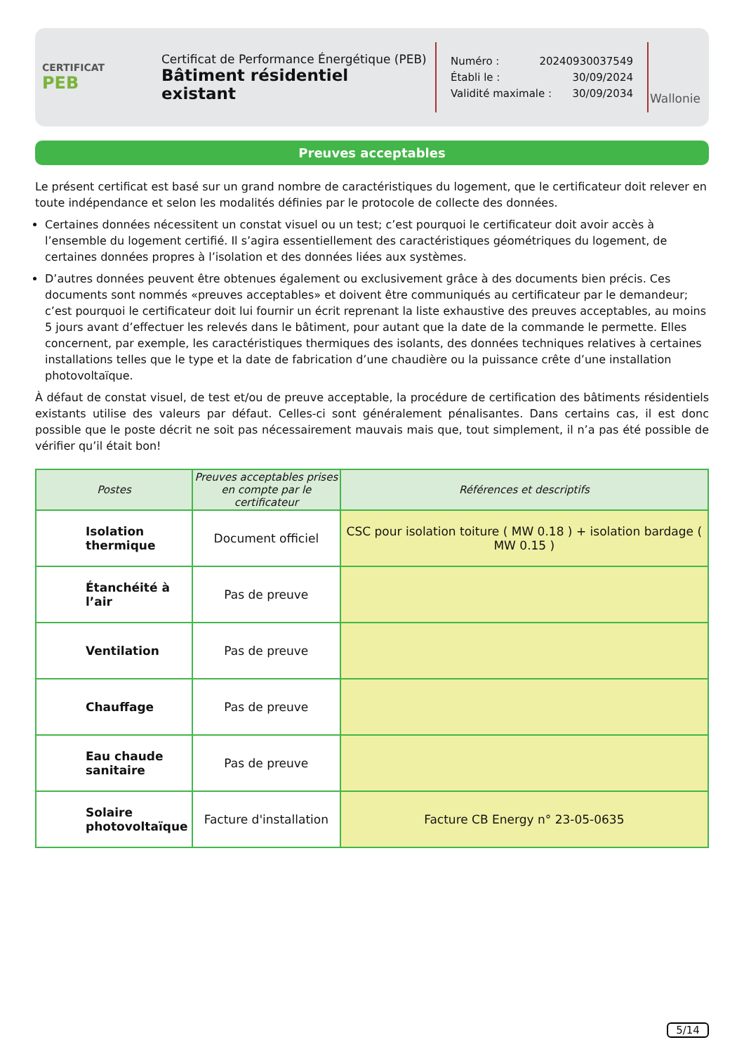CERTIFICAT
PEB
Certificat de Performance Énergétique (PEB)
Bâtiment résidentiel existant
Numéro : 20240930037549
Établi le : 30/09/2024
Validité maximale : 30/09/2034
Wallonie
Preuves acceptables
Le présent certificat est basé sur un grand nombre de caractéristiques du logement, que le certificateur doit relever en toute indépendance et selon les modalités définies par le protocole de collecte des données.
Certaines données nécessitent un constat visuel ou un test; c’est pourquoi le certificateur doit avoir accès à l’ensemble du logement certifié. Il s’agira essentiellement des caractéristiques géométriques du logement, de certaines données propres à l’isolation et des données liées aux systèmes.
D’autres données peuvent être obtenues également ou exclusivement grâce à des documents bien précis. Ces documents sont nommés «preuves acceptables» et doivent être communiqués au certificateur par le demandeur; c’est pourquoi le certificateur doit lui fournir un écrit reprenant la liste exhaustive des preuves acceptables, au moins 5 jours avant d’effectuer les relevés dans le bâtiment, pour autant que la date de la commande le permette. Elles concernent, par exemple, les caractéristiques thermiques des isolants, des données techniques relatives à certaines installations telles que le type et la date de fabrication d’une chaudière ou la puissance crête d’une installation photovoltaïque.
À défaut de constat visuel, de test et/ou de preuve acceptable, la procédure de certification des bâtiments résidentiels existants utilise des valeurs par défaut. Celles-ci sont généralement pénalisantes. Dans certains cas, il est donc possible que le poste décrit ne soit pas nécessairement mauvais mais que, tout simplement, il n’a pas été possible de vérifier qu’il était bon!
| Postes | Preuves acceptables prises en compte par le certificateur | Références et descriptifs |
| --- | --- | --- |
| Isolation thermique | Document officiel | CSC pour isolation toiture ( MW 0.18 ) + isolation bardage ( MW 0.15 ) |
| Étanchéité à l’air | Pas de preuve | |
| Ventilation | Pas de preuve | |
| Chauffage | Pas de preuve | |
| Eau chaude sanitaire | Pas de preuve | |
| Solaire photovoltaïque | Facture d'installation | Facture CB Energy n° 23-05-0635 |
5/14